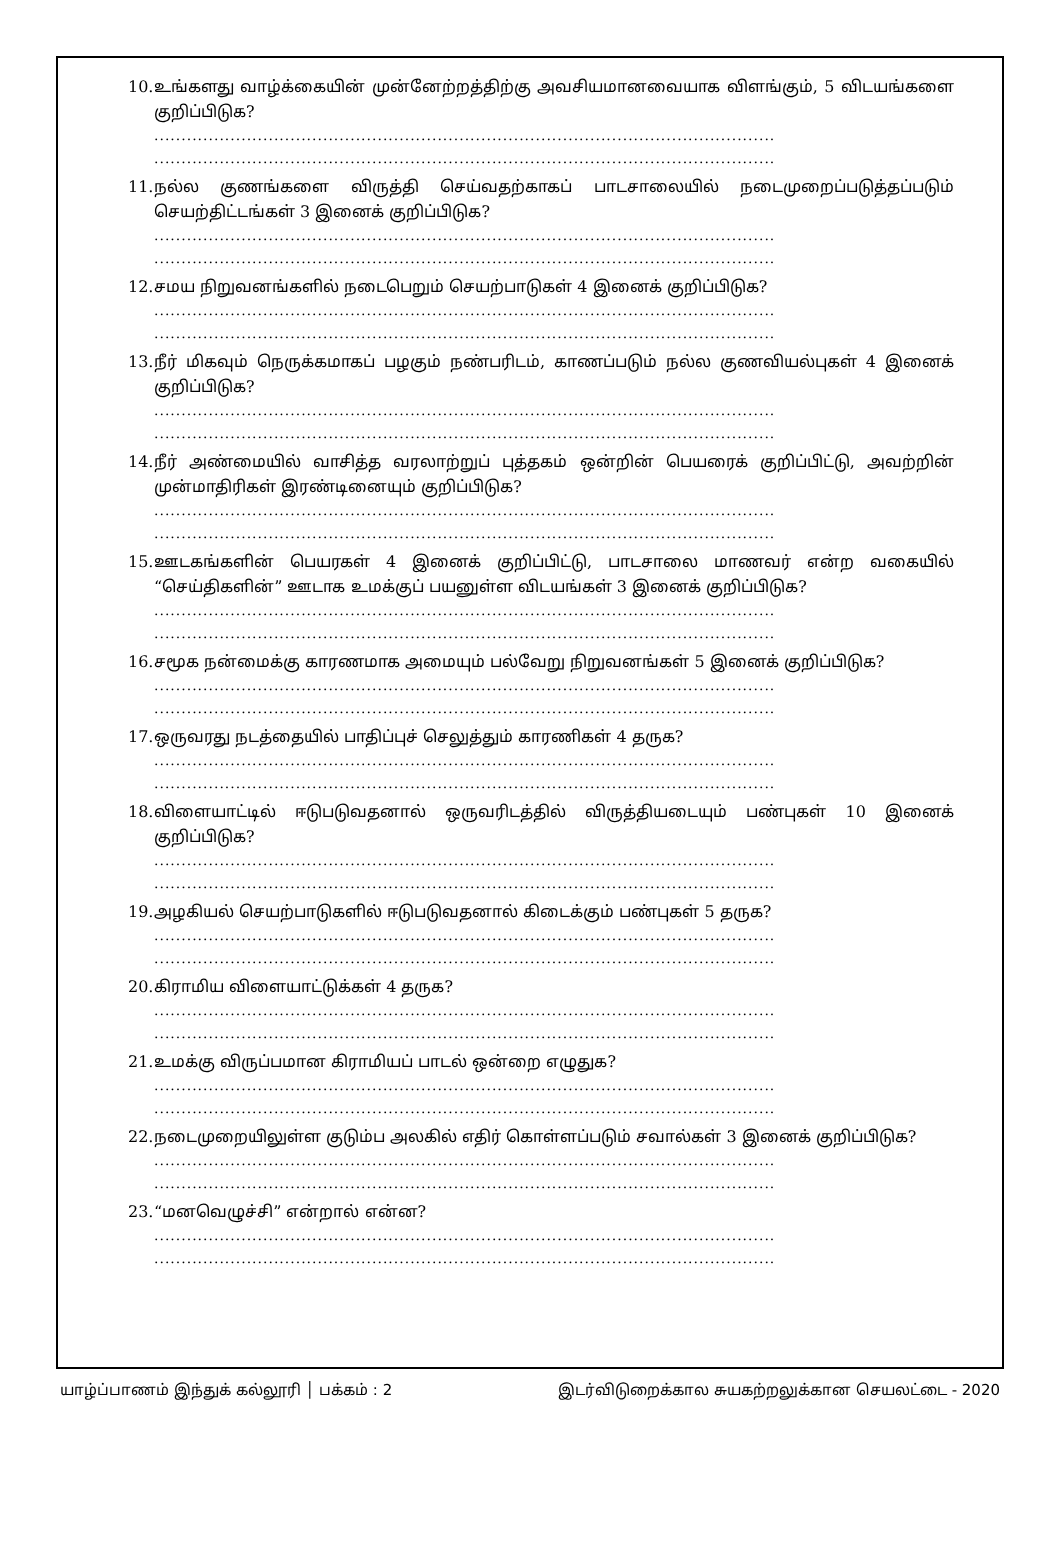10. உங்களது வாழ்க்கையின் முன்னேற்றத்திற்கு அவசியமானவையாக விளங்கும், 5 விடயங்களை குறிப்பிடுக?
..................................................................................................................
..................................................................................................................
11. நல்ல குணங்களை விருத்தி செய்வதற்காகப் பாடசாலையில் நடைமுறைப்படுத்தப்படும் செயற்திட்டங்கள் 3 இனைக் குறிப்பிடுக?
..................................................................................................................
..................................................................................................................
12. சமய நிறுவனங்களில் நடைபெறும் செயற்பாடுகள் 4 இனைக் குறிப்பிடுக?
..................................................................................................................
..................................................................................................................
13. நீர் மிகவும் நெருக்கமாகப் பழகும் நண்பரிடம், காணப்படும் நல்ல குணவியல்புகள் 4 இனைக் குறிப்பிடுக?
..................................................................................................................
..................................................................................................................
14. நீர் அண்மையில் வாசித்த வரலாற்றுப் புத்தகம் ஒன்றின் பெயரைக் குறிப்பிட்டு, அவற்றின் முன்மாதிரிகள் இரண்டினையும் குறிப்பிடுக?
..................................................................................................................
..................................................................................................................
15. ஊடகங்களின் பெயரகள் 4 இனைக் குறிப்பிட்டு, பாடசாலை மாணவர் என்ற வகையில் “செய்திகளின்” ஊடாக உமக்குப் பயனுள்ள விடயங்கள் 3 இனைக் குறிப்பிடுக?
..................................................................................................................
..................................................................................................................
16. சமூக நன்மைக்கு காரணமாக அமையும் பல்வேறு நிறுவனங்கள் 5 இனைக் குறிப்பிடுக?
..................................................................................................................
..................................................................................................................
17. ஒருவரது நடத்தையில் பாதிப்புச் செலுத்தும் காரணிகள் 4 தருக?
..................................................................................................................
..................................................................................................................
18. விளையாட்டில் ஈடுபடுவதனால் ஒருவரிடத்தில் விருத்தியடையும் பண்புகள் 10 இனைக் குறிப்பிடுக?
..................................................................................................................
..................................................................................................................
19. அழகியல் செயற்பாடுகளில் ஈடுபடுவதனால் கிடைக்கும் பண்புகள் 5 தருக?
..................................................................................................................
..................................................................................................................
20. கிராமிய விளையாட்டுக்கள் 4 தருக?
..................................................................................................................
..................................................................................................................
21. உமக்கு விருப்பமான கிராமியப் பாடல் ஒன்றை எழுதுக?
..................................................................................................................
..................................................................................................................
22. நடைமுறையிலுள்ள குடும்ப அலகில் எதிர் கொள்ளப்படும் சவால்கள் 3 இனைக் குறிப்பிடுக?
..................................................................................................................
..................................................................................................................
23. “மனவெழுச்சி” என்றால் என்ன?
..................................................................................................................
..................................................................................................................
யாழ்ப்பாணம் இந்துக் கல்லூரி │ பக்கம் : 2 இடர்விடுறைக்கால சுயகற்றலுக்கான செயலட்டை - 2020